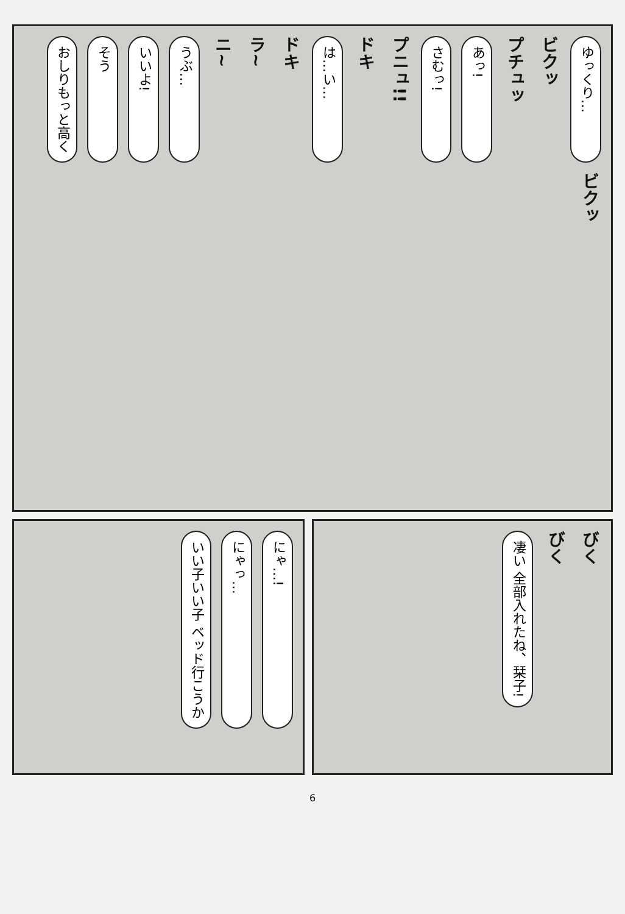おしりもっと高く
そう
いいよ!
うぶ…
ニ~
ラ~
ドキ
は…い…
ドキ
プニュ!!
さむっ!
あっ!
プチュッ
ビクッ
ゆっくり…
ビクッ
いい子いい子 ベッド行こうか
にゃっ…
にゃ…!
凄い 全部入れたね、栞子!
びく
びく
6